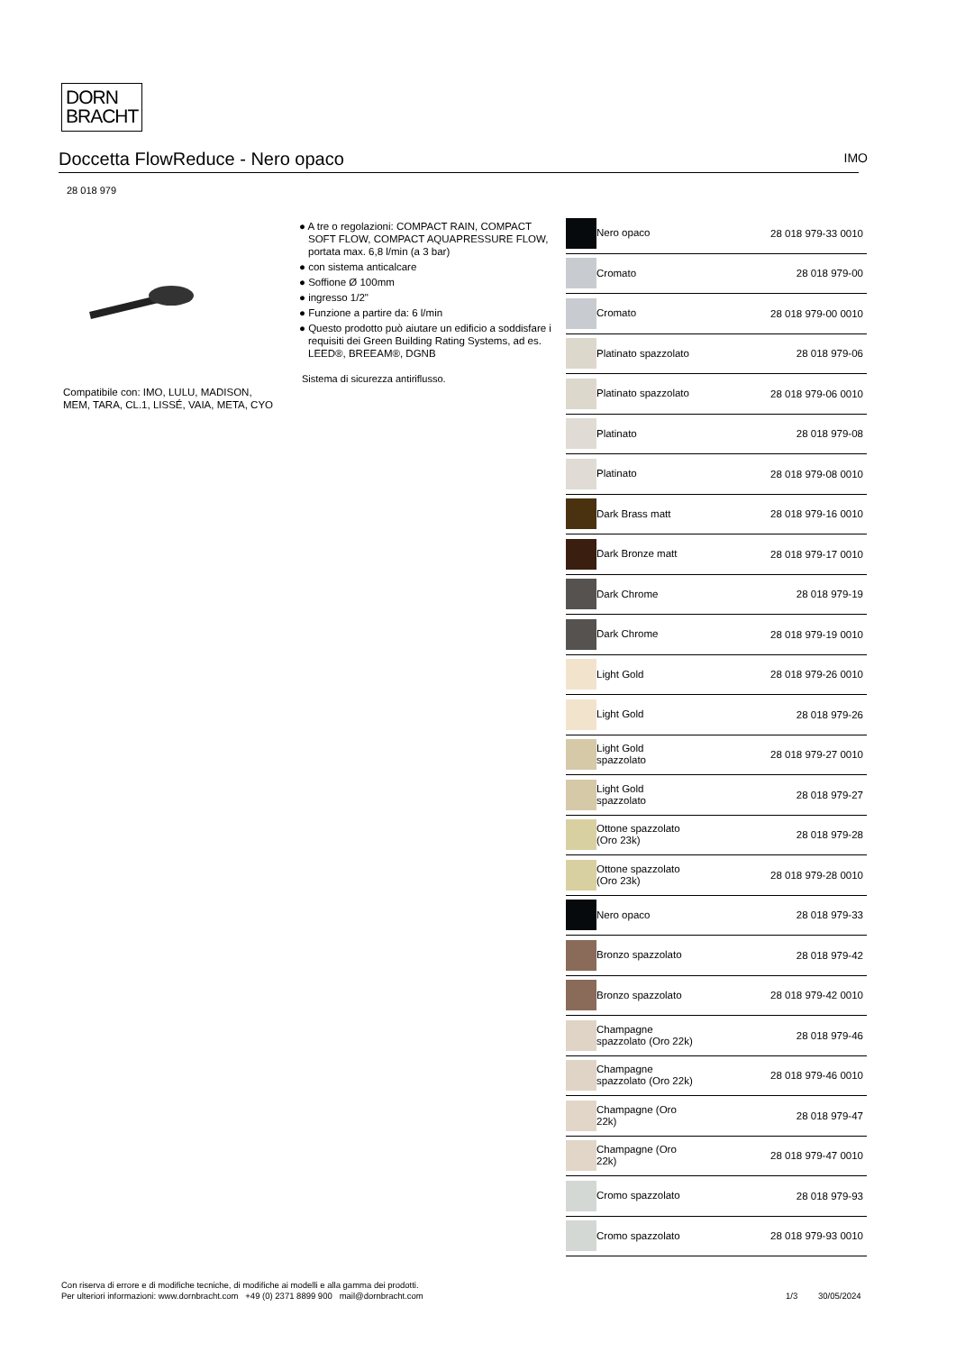DORN
BRACHT
Doccetta FlowReduce - Nero opaco IMO
28 018 979
Compatibile con: IMO, LULU, MADISON, MEM, TARA, CL.1, LISSÉ, VAIA, META, CYO
● A tre o regolazioni: COMPACT RAIN, COMPACT SOFT FLOW, COMPACT AQUAPRESSURE FLOW, portata max. 6,8 l/min (a 3 bar)
● con sistema anticalcare
● Soffione Ø 100mm
● ingresso 1/2"
● Funzione a partire da: 6 l/min
● Questo prodotto può aiutare un edificio a soddisfare i requisiti dei Green Building Rating Systems, ad es. LEED®, BREEAM®, DGNB
Sistema di sicurezza antiriflusso.
| | Nero opaco | 28 018 979-33 0010 |
| | Cromato | 28 018 979-00 |
| | Cromato | 28 018 979-00 0010 |
| | Platinato spazzolato | 28 018 979-06 |
| | Platinato spazzolato | 28 018 979-06 0010 |
| | Platinato | 28 018 979-08 |
| | Platinato | 28 018 979-08 0010 |
| | Dark Brass matt | 28 018 979-16 0010 |
| | Dark Bronze matt | 28 018 979-17 0010 |
| | Dark Chrome | 28 018 979-19 |
| | Dark Chrome | 28 018 979-19 0010 |
| | Light Gold | 28 018 979-26 0010 |
| | Light Gold | 28 018 979-26 |
| | Light Gold spazzolato | 28 018 979-27 0010 |
| | Light Gold spazzolato | 28 018 979-27 |
| | Ottone spazzolato (Oro 23k) | 28 018 979-28 |
| | Ottone spazzolato (Oro 23k) | 28 018 979-28 0010 |
| | Nero opaco | 28 018 979-33 |
| | Bronzo spazzolato | 28 018 979-42 |
| | Bronzo spazzolato | 28 018 979-42 0010 |
| | Champagne spazzolato (Oro 22k) | 28 018 979-46 |
| | Champagne spazzolato (Oro 22k) | 28 018 979-46 0010 |
| | Champagne (Oro 22k) | 28 018 979-47 |
| | Champagne (Oro 22k) | 28 018 979-47 0010 |
| | Cromo spazzolato | 28 018 979-93 |
| | Cromo spazzolato | 28 018 979-93 0010 |
Con riserva di errore e di modifiche tecniche, di modifiche ai modelli e alla gamma dei prodotti.
Per ulteriori informazioni: www.dornbracht.com +49 (0) 2371 8899 900 mail@dornbracht.com
1/3 30/05/2024